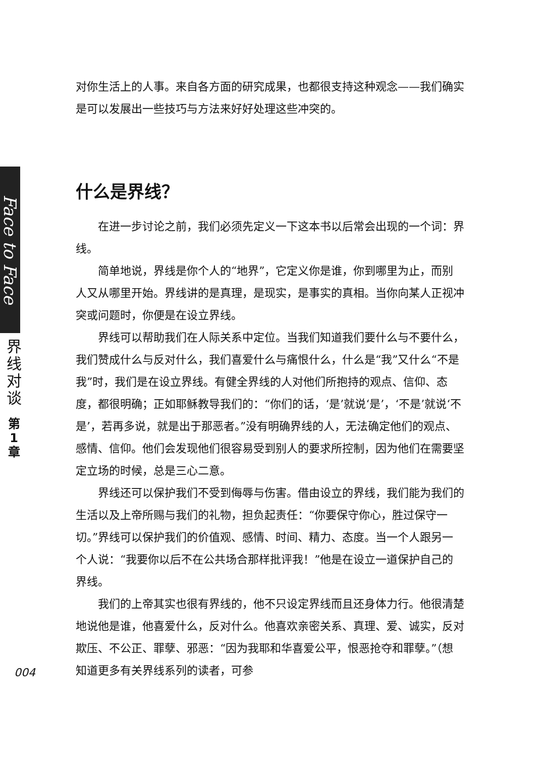Face to Face
界
线
对
谈
第
1
章
对你生活上的人事。来自各方面的研究成果，也都很支持这种观念——我们确实是可以发展出一些技巧与方法来好好处理这些冲突的。
什么是界线？
在进一步讨论之前，我们必须先定义一下这本书以后常会出现的一个词：界线。
简单地说，界线是你个人的“地界”，它定义你是谁，你到哪里为止，而别人又从哪里开始。界线讲的是真理，是现实，是事实的真相。当你向某人正视冲突或问题时，你便是在设立界线。
界线可以帮助我们在人际关系中定位。当我们知道我们要什么与不要什么，我们赞成什么与反对什么，我们喜爱什么与痛恨什么，什么是“我”又什么“不是我”时，我们是在设立界线。有健全界线的人对他们所抱持的观点、信仰、态度，都很明确；正如耶稣教导我们的：“你们的话，‘是’就说‘是’，‘不是’就说‘不是’，若再多说，就是出于那恶者。”没有明确界线的人，无法确定他们的观点、感情、信仰。他们会发现他们很容易受到别人的要求所控制，因为他们在需要坚定立场的时候，总是三心二意。
界线还可以保护我们不受到侮辱与伤害。借由设立的界线，我们能为我们的生活以及上帝所赐与我们的礼物，担负起责任：“你要保守你心，胜过保守一切。”界线可以保护我们的价值观、感情、时间、精力、态度。当一个人跟另一个人说：“我要你以后不在公共场合那样批评我！”他是在设立一道保护自己的界线。
我们的上帝其实也很有界线的，他不只设定界线而且还身体力行。他很清楚地说他是谁，他喜爱什么，反对什么。他喜欢亲密关系、真理、爱、诚实，反对欺压、不公正、罪孽、邪恶：“因为我耶和华喜爱公平，恨恶抢夺和罪孽。”（想知道更多有关界线系列的读者，可参
004